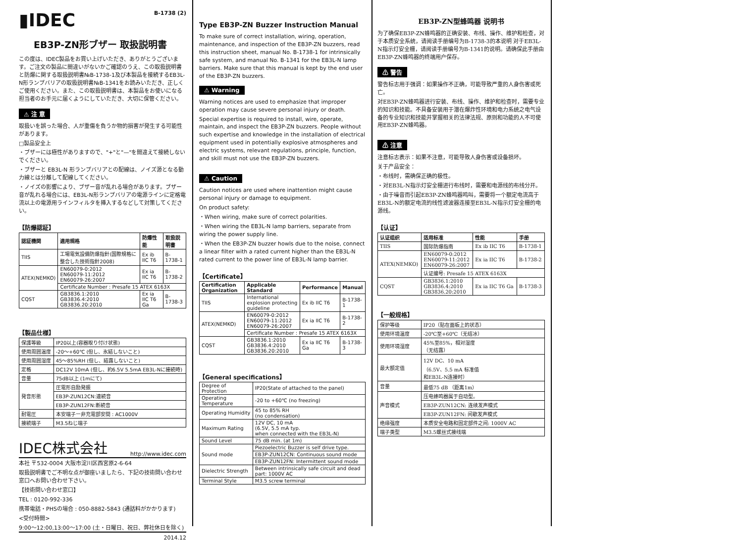▮IDEC B-1738 (2)
EB3P-ZN形ブザー 取扱説明書
この度は、IDEC製品をお買い上げいただき、ありがとうございます。ご注文の製品に間違いがないかご確認のうえ、この取扱説明書と防爆に関する取扱説明書№B-1738-1及び本製品を接続するEB3L-N形ランプバリアの取扱説明書№B-1341をお読みいただき、正しくご使用ください。また、この取扱説明書は、本製品をお使いになる担当者のお手元に届くようにしていただき、大切に保管ください。
⚠ 注 意
取扱いを誤った場合、人が重傷を負うか物的損害が発生する可能性があります。
□製品安全上
・ブザーには極性がありますので、"+"と"—"を間違えて接続しないでください。
・ブザーと EB3L-N 形ランプバリアとの配線は、ノイズ源となる動力線とは分離して配線してください。
・ノイズの影響により、ブザー音が乱れる場合があります。ブザー音が乱れる場合には、EB3L-N形ランプバリアの電源ラインに定格電流以上の電源用ラインフィルタを挿入するなどして対策してください。
【防爆認証】
| 認証機関 | 適用規格 | 防爆性能 | 取扱説明書 |
| --- | --- | --- | --- |
| TIIS | 工場電気設備防爆指針(国際規格に整合した技術指針2008) | Ex ib IIC T6 | B-1738-1 |
| ATEX(NEMKO) | EN60079-0:2012 EN60079-11:2012 EN60079-26:2007 | Ex ia IIC T6 | B-1738-2 |
| | Certificate Number : Presafe 15 ATEX 6163X | | |
| CQST | GB3836.1:2010 GB3836.4:2010 GB3836.20:2010 | Ex ia IIC T6 Ga | B-1738-3 |
【製品仕様】
| 保護等級 | IP20以上(容器取り付け状態) |
| 使用周囲温度 | -20〜+60℃ (但し、氷結しないこと) |
| 使用周囲湿度 | 45〜85%RH (但し、結露しないこと) |
| 定格 | DC12V 10mA (但し、約6.5V 5.5mA EB3L-Nに接続時) |
| 音量 | 75dB以上 (1mにて) |
| 発音形態 | 圧電形自励発振 |
| | EB3P-ZUN12CN:連続音 |
| | EB3P-ZUN12FN:断続音 |
| 耐電圧 | 本安端子ー非充電部安間 : AC1000V |
| 接続端子 | M3.5ねじ端子 |
IDEC株式会社 http://www.idec.com
本社 〒532-0004 大阪市淀川区西宮原2-6-64
取扱説明書でご不明な点が御座いましたら、下記の技術問い合わせ窓口へお問い合わせ下さい。
【技術問い合わせ窓口】
TEL : 0120-992-336
携帯電話・PHSの場合 : 050-8882-5843 (通話料がかかります)
<受付時間>
9:00〜12:00,13:00〜17:00 (土・日曜日、祝日、弊社休日を除く)
2014.12
Type EB3P-ZN Buzzer Instruction Manual
To make sure of correct installation, wiring, operation, maintenance, and inspection of the EB3P-ZN buzzers, read this instruction sheet, manual No. B-1738-1 for intrinsically safe system, and manual No. B-1341 for the EB3L-N lamp barriers. Make sure that this manual is kept by the end user of the EB3P-ZN buzzers.
⚠ Warning
Warning notices are used to emphasize that improper operation may cause severe personal injury or death.
Special expertise is required to install, wire, operate, maintain, and inspect the EB3P-ZN buzzers. People without such expertise and knowledge in the installation of electrical equipment used in potentially explosive atmospheres and electric systems, relevant regulations, principle, function, and skill must not use the EB3P-ZN buzzers.
⚠ Caution
Caution notices are used where inattention might cause personal injury or damage to equipment.
On product safety:
・When wiring, make sure of correct polarities.
・When wiring the EB3L-N lamp barriers, separate from wiring the power supply line.
・When the EB3P-ZN buzzer howls due to the noise, connect a linear filter with a rated current higher than the EB3L-N rated current to the power line of EB3L-N lamp barrier.
【Certificate】
| Certification Organization | Applicable Standard | Performance | Manual |
| --- | --- | --- | --- |
| TIIS | International explosion protecting guideline | Ex ib IIC T6 | B-1738-1 |
| ATEX(NEMKO) | EN60079-0:2012 EN60079-11:2012 EN60079-26:2007 | Ex ia IIC T6 | B-1738-2 |
| | Certificate Number : Presafe 15 ATEX 6163X | | |
| CQST | GB3836.1:2010 GB3836.4:2010 GB3836.20:2010 | Ex ia IIC T6 Ga | B-1738-3 |
【General specifications】
| Degree of Protection | IP20(State of attached to the panel) |
| Operating Temperature | -20 to +60℃ (no freezing) |
| Operating Humidity | 45 to 85% RH (no condensation) |
| Maximum Rating | 12V DC, 10 mA (6.5V, 5.5 mA typ. when connected with the EB3L-N) |
| Sound Level | 75 dB min. (at 1m) |
| Sound mode | Piezoelectric Buzzer is self drive type. |
| | EB3P-ZUN12CN: Continuous sound mode |
| | EB3P-ZUN12FN: Intermittent sound mode |
| Dielectric Strength | Between intrinsically safe circuit and dead part: 1000V AC |
| Terminal Style | M3.5 screw terminal |
EB3P-ZN型蜂鸣器 说明书
为了确保EB3P-ZN蜂鸣器的正确安装、布线、操作、维护和检查，对于本质安全系统，请阅读手册编号为B-1738-3的本说明 对于EB3L-N指示灯安全栅，请阅读手册编号为B-1341的说明。请确保此手册由EB3P-ZN蜂鸣器的终端用户保存。
⚠ 警告
警告标志用于强调：如果操作不正确，可能导致严重的人身伤害或死亡。
对EB3P-ZN蜂鸣器进行安装、布线、操作、维护和检查时，需要专业的知识和技能。不具备安装用于潜在爆炸性环境和电力系统之电气设备的专业知识和技能并掌握相关的法律法规、原则和功能的人不可使用EB3P-ZN蜂鸣器。
⚠ 注意
注意标志表示：如果不注意，可能导致人身伤害或设备损坏。
关于产品安全：
・布线时，需确保正确的极性。
・对EB3L-N指示灯安全栅进行布线时，需要和电源线的布线分开。
・由于噪音而引起EB3P-ZN蜂鸣器鸣叫，需要将一个额定电流高于EB3L-N的额定电流的线性滤波器连接至EB3L-N指示灯安全栅的电源线。
【认证】
| 认证组织 | 适用标准 | 性能 | 手册 |
| --- | --- | --- | --- |
| TIIS | 国际防爆指南 | Ex ib IIC T6 | B-1738-1 |
| ATEX(NEMKO) | EN60079-0:2012 EN60079-11:2012 EN60079-26:2007 | Ex ia IIC T6 | B-1738-2 |
| | 认证编号: Presafe 15 ATEX 6163X | | |
| CQST | GB3836.1:2010 GB3836.4:2010 GB3836.20:2010 | Ex ia IIC T6 Ga | B-1738-3 |
【一般规格】
| 保护等级 | IP20（贴在面板上的状态） |
| 使用环境温度 | -20℃至+60℃（无结冰） |
| 使用环境湿度 | 45%至85%，相对湿度 （无结露） |
| 最大额定值 | 12V DC、10 mA （6.5V、5.5 mA 标准值 和EB3L-N连接时） |
| 音量 | 最低75 dB （距离1m） |
| 声音模式 | 压电蜂鸣器属于自动型。 |
| | EB3P-ZUN12CN: 连续发声模式 |
| | EB3P-ZUN12FN: 间歇发声模式 |
| 绝缘强度 | 本质安全电路和固定部件之间: 1000V AC |
| 端子类型 | M3.5螺丝式接线端 |